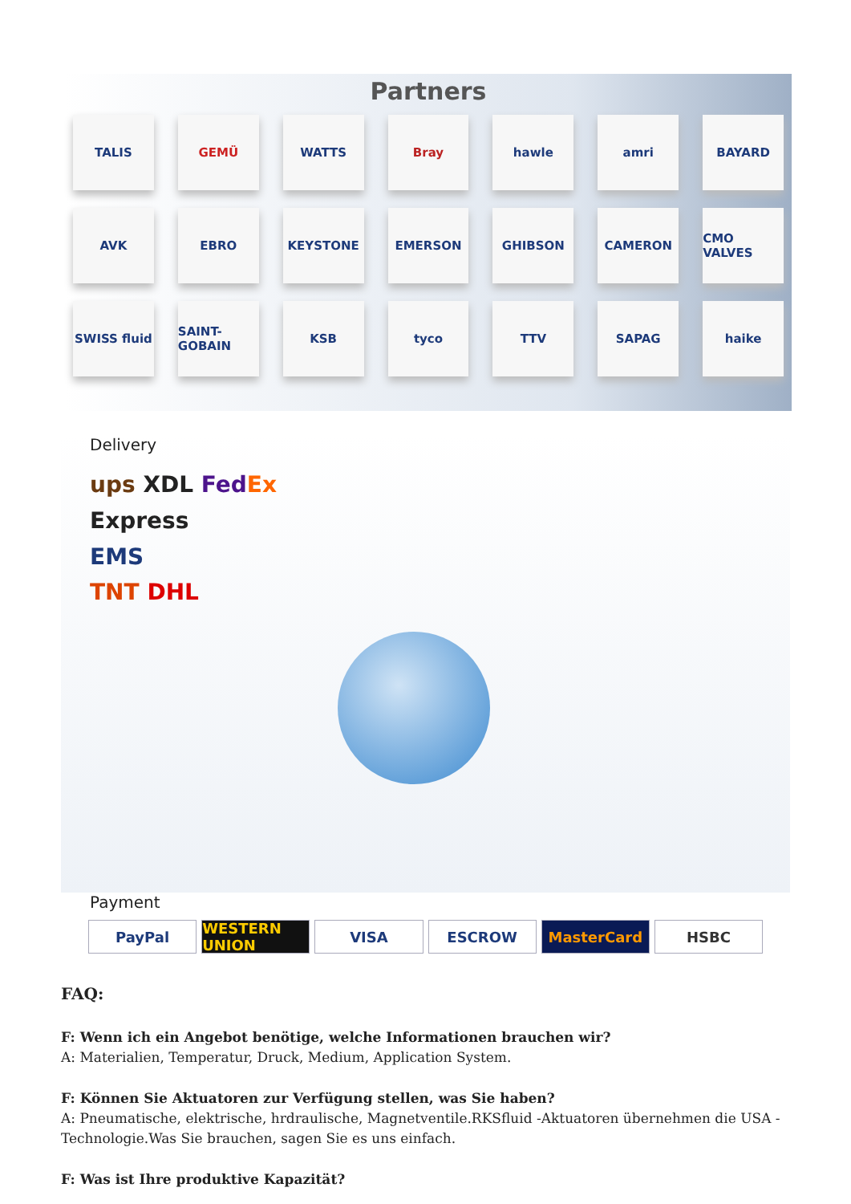Partners
TALIS
GEMÜ
WATTS
Bray
hawle
amri
BAYARD
AVK
EBRO
KEYSTONE
EMERSON
GHIBSON
CAMERON
CMO VALVES
SWISS fluid
SAINT-GOBAIN
KSB
tyco
TTV
SAPAG
haike
Delivery
ups XDL Fed Ex Express
EMS
TNT DHL
Payment
PayPal WESTERN UNION VISA ESCROW MasterCard HSBC
FAQ:
F: Wenn ich ein Angebot benötige, welche Informationen brauchen wir?
A: Materialien, Temperatur, Druck, Medium, Application System.
F: Können Sie Aktuatoren zur Verfügung stellen, was Sie haben?
A: Pneumatische, elektrische, hrdraulische, Magnetventile.RKSfluid -Aktuatoren übernehmen die USA -Technologie.Was Sie brauchen, sagen Sie es uns einfach.
F: Was ist Ihre produktive Kapazität?